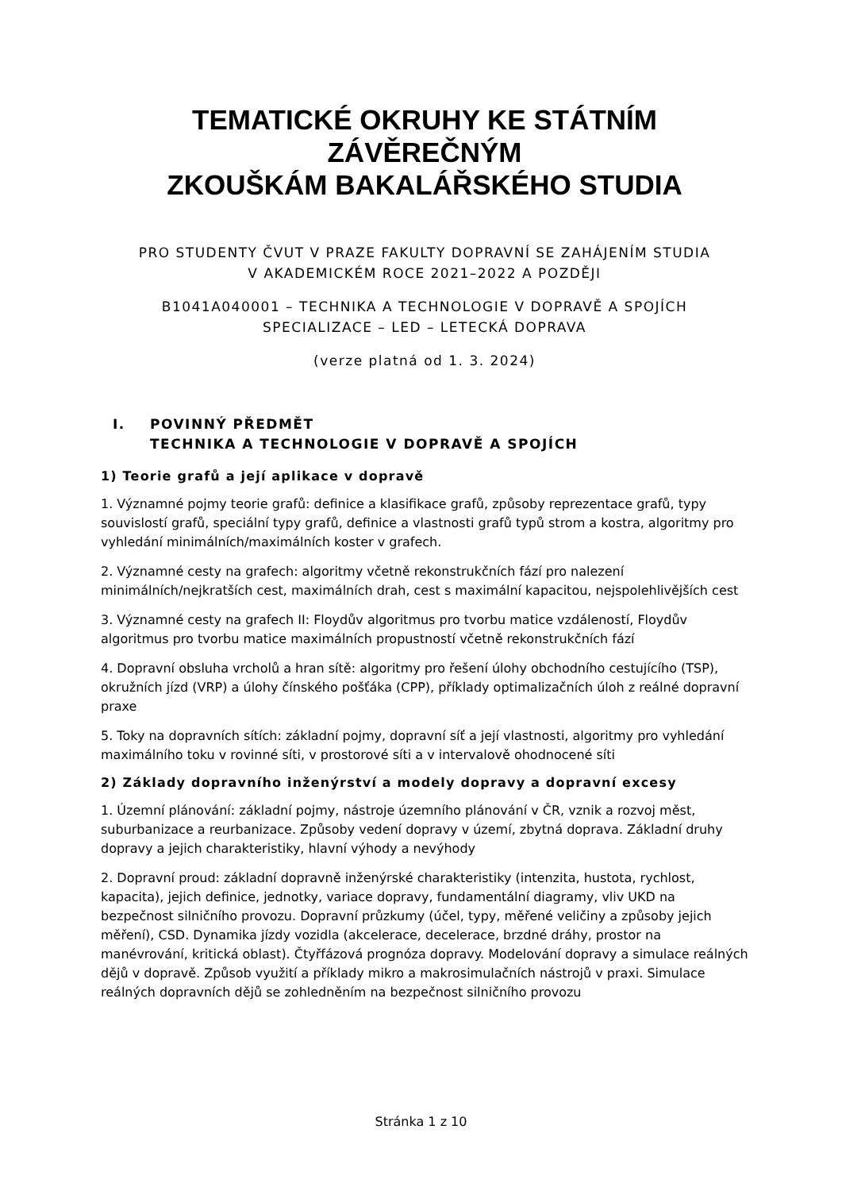TEMATICKÉ OKRUHY KE STÁTNÍM ZÁVĚREČNÝM
ZKOUŠKÁM BAKALÁŘSKÉHO STUDIA
PRO STUDENTY ČVUT V PRAZE FAKULTY DOPRAVNÍ SE ZAHÁJENÍM STUDIA
V AKADEMICKÉM ROCE 2021–2022 A POZDĚJI
B1041A040001 – TECHNIKA A TECHNOLOGIE V DOPRAVĚ A SPOJÍCH
SPECIALIZACE – LED – LETECKÁ DOPRAVA
(verze platná od 1. 3. 2024)
I. POVINNÝ PŘEDMĚT
TECHNIKA A TECHNOLOGIE V DOPRAVĚ A SPOJÍCH
1) Teorie grafů a její aplikace v dopravě
1. Významné pojmy teorie grafů: definice a klasifikace grafů, způsoby reprezentace grafů, typy souvislostí grafů, speciální typy grafů, definice a vlastnosti grafů typů strom a kostra, algoritmy pro vyhledání minimálních/maximálních koster v grafech.
2. Významné cesty na grafech: algoritmy včetně rekonstrukčních fází pro nalezení minimálních/nejkratších cest, maximálních drah, cest s maximální kapacitou, nejspolehlivějších cest
3. Významné cesty na grafech II: Floydův algoritmus pro tvorbu matice vzdáleností, Floydův algoritmus pro tvorbu matice maximálních propustností včetně rekonstrukčních fází
4. Dopravní obsluha vrcholů a hran sítě: algoritmy pro řešení úlohy obchodního cestujícího (TSP), okružních jízd (VRP) a úlohy čínského pošťáka (CPP), příklady optimalizačních úloh z reálné dopravní praxe
5. Toky na dopravních sítích: základní pojmy, dopravní síť a její vlastnosti, algoritmy pro vyhledání maximálního toku v rovinné síti, v prostorové síti a v intervalově ohodnocené síti
2) Základy dopravního inženýrství a modely dopravy a dopravní excesy
1. Územní plánování: základní pojmy, nástroje územního plánování v ČR, vznik a rozvoj měst, suburbanizace a reurbanizace. Způsoby vedení dopravy v území, zbytná doprava. Základní druhy dopravy a jejich charakteristiky, hlavní výhody a nevýhody
2. Dopravní proud: základní dopravně inženýrské charakteristiky (intenzita, hustota, rychlost, kapacita), jejich definice, jednotky, variace dopravy, fundamentální diagramy, vliv UKD na bezpečnost silničního provozu. Dopravní průzkumy (účel, typy, měřené veličiny a způsoby jejich měření), CSD. Dynamika jízdy vozidla (akcelerace, decelerace, brzdné dráhy, prostor na manévrování, kritická oblast). Čtyřfázová prognóza dopravy. Modelování dopravy a simulace reálných dějů v dopravě. Způsob využití a příklady mikro a makrosimulačních nástrojů v praxi. Simulace reálných dopravních dějů se zohledněním na bezpečnost silničního provozu
Stránka 1 z 10